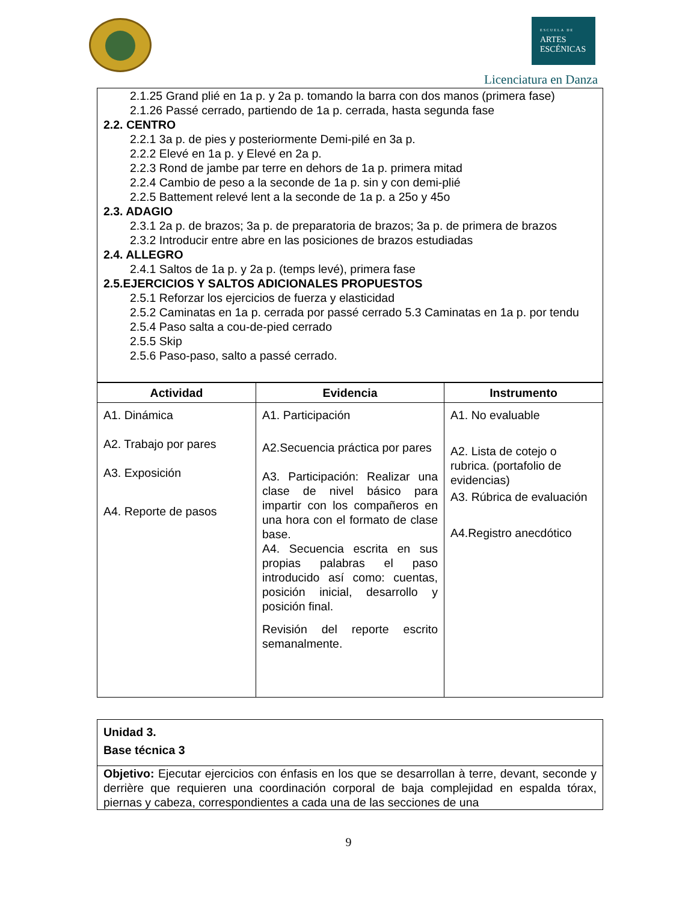ESCUELA DE
ARTES
ESCÉNICAS
Licenciatura en Danza
2.1.25 Grand plié en 1a p. y 2a p. tomando la barra con dos manos (primera fase)
2.1.26 Passé cerrado, partiendo de 1a p. cerrada, hasta segunda fase
2.2. CENTRO
2.2.1 3a p. de pies y posteriormente Demi-pilé en 3a p.
2.2.2 Elevé en 1a p. y Elevé en 2a p.
2.2.3 Rond de jambe par terre en dehors de 1a p. primera mitad
2.2.4 Cambio de peso a la seconde de 1a p. sin y con demi-plié
2.2.5 Battement relevé lent a la seconde de 1a p. a 25o y 45o
2.3. ADAGIO
2.3.1 2a p. de brazos; 3a p. de preparatoria de brazos; 3a p. de primera de brazos
2.3.2 Introducir entre abre en las posiciones de brazos estudiadas
2.4. ALLEGRO
2.4.1 Saltos de 1a p. y 2a p. (temps levé), primera fase
2.5.EJERCICIOS Y SALTOS ADICIONALES PROPUESTOS
2.5.1 Reforzar los ejercicios de fuerza y elasticidad
2.5.2 Caminatas en 1a p. cerrada por passé cerrado 5.3 Caminatas en 1a p. por tendu
2.5.4 Paso salta a cou-de-pied cerrado
2.5.5 Skip
2.5.6 Paso-paso, salto a passé cerrado.
| Actividad | Evidencia | Instrumento |
| --- | --- | --- |
| A1. Dinámica A2. Trabajo por pares A3. Exposición A4. Reporte de pasos | A1. Participación A2.Secuencia práctica por pares A3. Participación: Realizar una clase de nivel básico para impartir con los compañeros en una hora con el formato de clase base. A4. Secuencia escrita en sus propias palabras el paso introducido así como: cuentas, posición inicial, desarrollo y posición final. Revisión del reporte escrito semanalmente. | A1. No evaluable A2. Lista de cotejo o rubrica. (portafolio de evidencias) A3. Rúbrica de evaluación A4.Registro anecdótico |
| Unidad 3. Base técnica 3 |
| Objetivo: Ejecutar ejercicios con énfasis en los que se desarrollan à terre, devant, seconde y derrière que requieren una coordinación corporal de baja complejidad en espalda tórax, piernas y cabeza, correspondientes a cada una de las secciones de una |
9